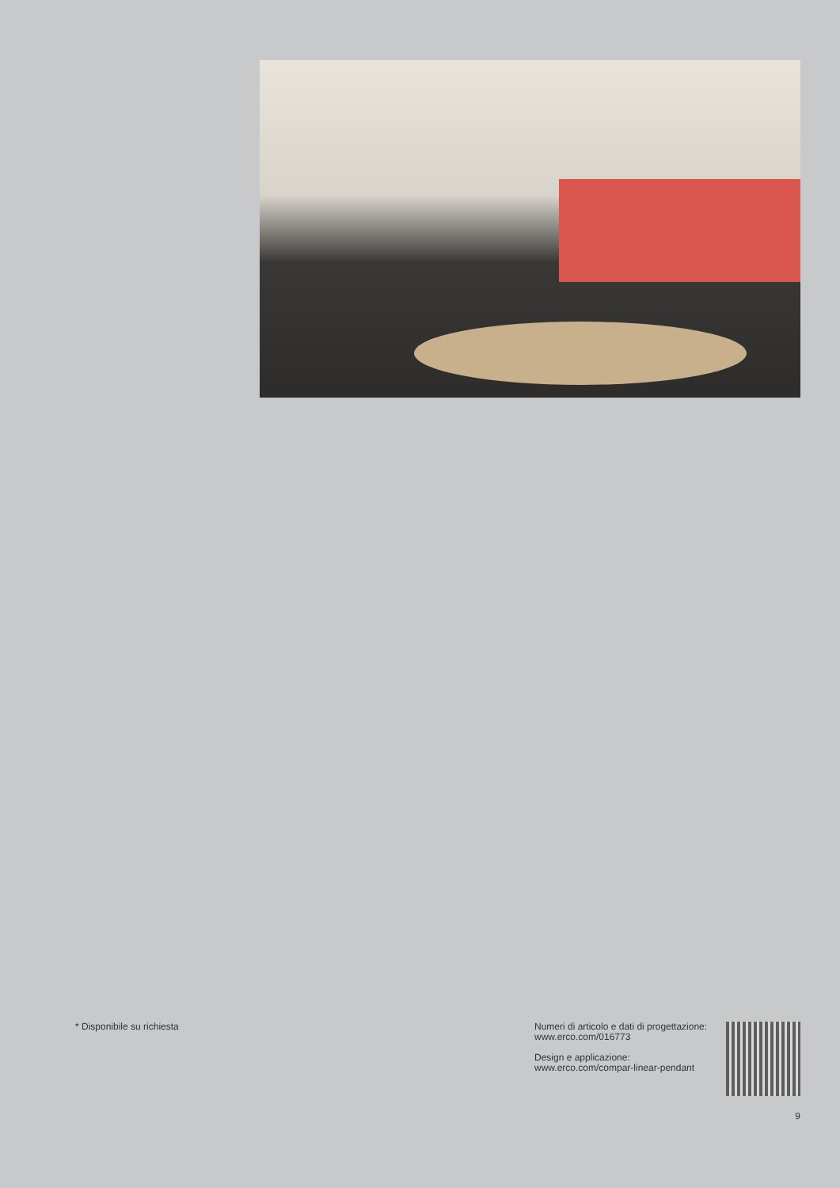* Disponibile su richiesta Numeri di articolo e dati di progettazione:
www.erco.com/016773
Design e applicazione:
www.erco.com/compar-linear-pendant
9